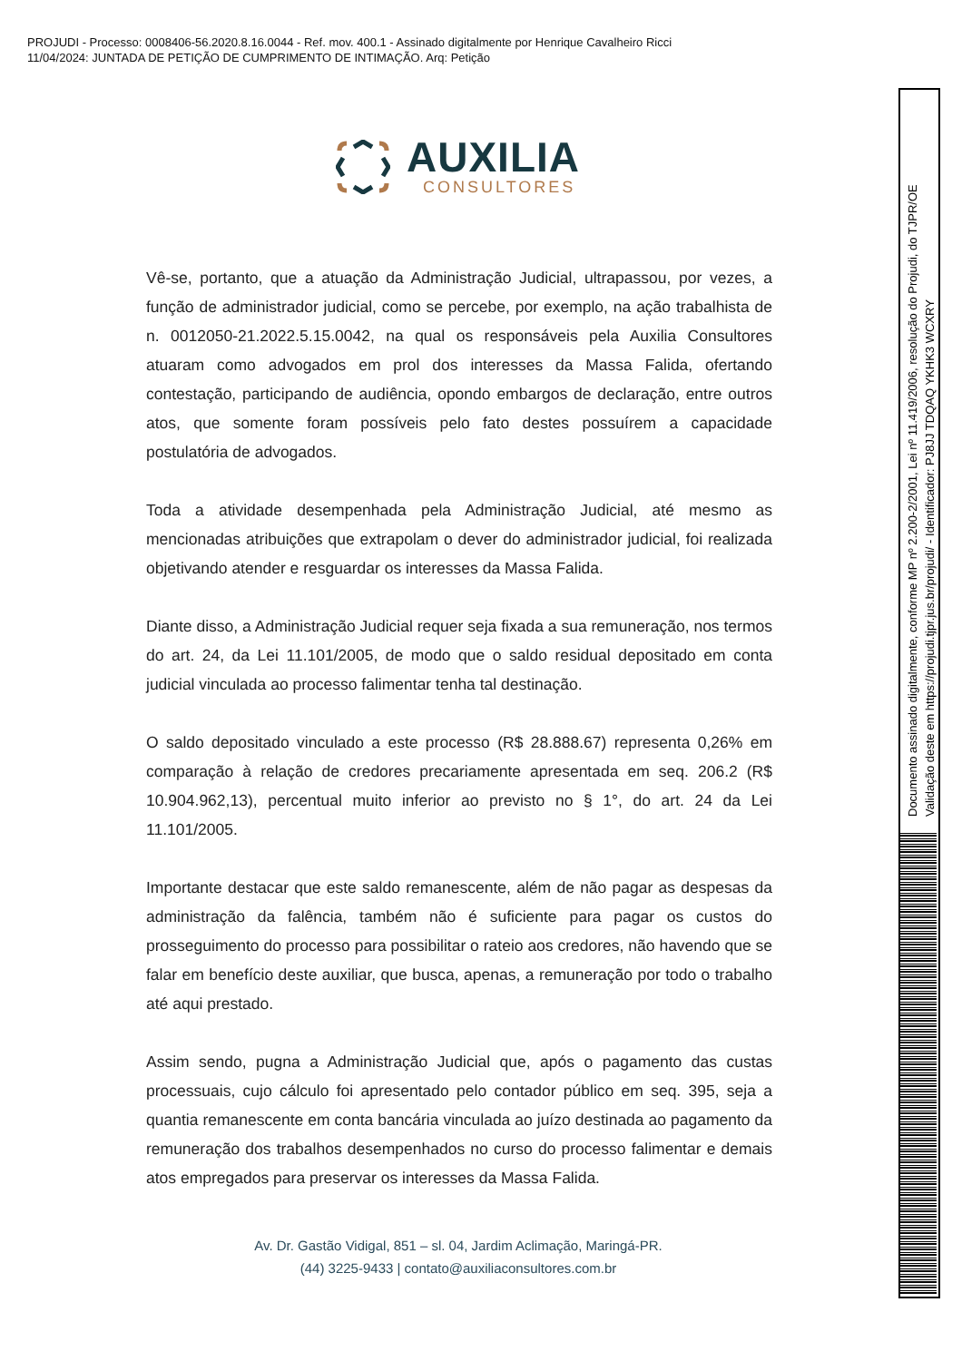PROJUDI - Processo: 0008406-56.2020.8.16.0044 - Ref. mov. 400.1 - Assinado digitalmente por Henrique Cavalheiro Ricci
11/04/2024: JUNTADA DE PETIÇÃO DE CUMPRIMENTO DE INTIMAÇÃO. Arq: Petição
AUXILIA
CONSULTORES
Vê-se, portanto, que a atuação da Administração Judicial, ultrapassou, por vezes, a função de administrador judicial, como se percebe, por exemplo, na ação trabalhista de n. 0012050-21.2022.5.15.0042, na qual os responsáveis pela Auxilia Consultores atuaram como advogados em prol dos interesses da Massa Falida, ofertando contestação, participando de audiência, opondo embargos de declaração, entre outros atos, que somente foram possíveis pelo fato destes possuírem a capacidade postulatória de advogados.
Toda a atividade desempenhada pela Administração Judicial, até mesmo as mencionadas atribuições que extrapolam o dever do administrador judicial, foi realizada objetivando atender e resguardar os interesses da Massa Falida.
Diante disso, a Administração Judicial requer seja fixada a sua remuneração, nos termos do art. 24, da Lei 11.101/2005, de modo que o saldo residual depositado em conta judicial vinculada ao processo falimentar tenha tal destinação.
O saldo depositado vinculado a este processo (R$ 28.888.67) representa 0,26% em comparação à relação de credores precariamente apresentada em seq. 206.2 (R$ 10.904.962,13), percentual muito inferior ao previsto no § 1°, do art. 24 da Lei 11.101/2005.
Importante destacar que este saldo remanescente, além de não pagar as despesas da administração da falência, também não é suficiente para pagar os custos do prosseguimento do processo para possibilitar o rateio aos credores, não havendo que se falar em benefício deste auxiliar, que busca, apenas, a remuneração por todo o trabalho até aqui prestado.
Assim sendo, pugna a Administração Judicial que, após o pagamento das custas processuais, cujo cálculo foi apresentado pelo contador público em seq. 395, seja a quantia remanescente em conta bancária vinculada ao juízo destinada ao pagamento da remuneração dos trabalhos desempenhados no curso do processo falimentar e demais atos empregados para preservar os interesses da Massa Falida.
Av. Dr. Gastão Vidigal, 851 – sl. 04, Jardim Aclimação, Maringá-PR.
(44) 3225-9433 | contato@auxiliaconsultores.com.br
Documento assinado digitalmente, conforme MP nº 2.200-2/2001, Lei nº 11.419/2006, resolução do Projudi, do TJPR/OE
Validação deste em https://projudi.tjpr.jus.br/projudi/ - Identificador: PJ8JJ TDQAQ YKHK3 WCXRY